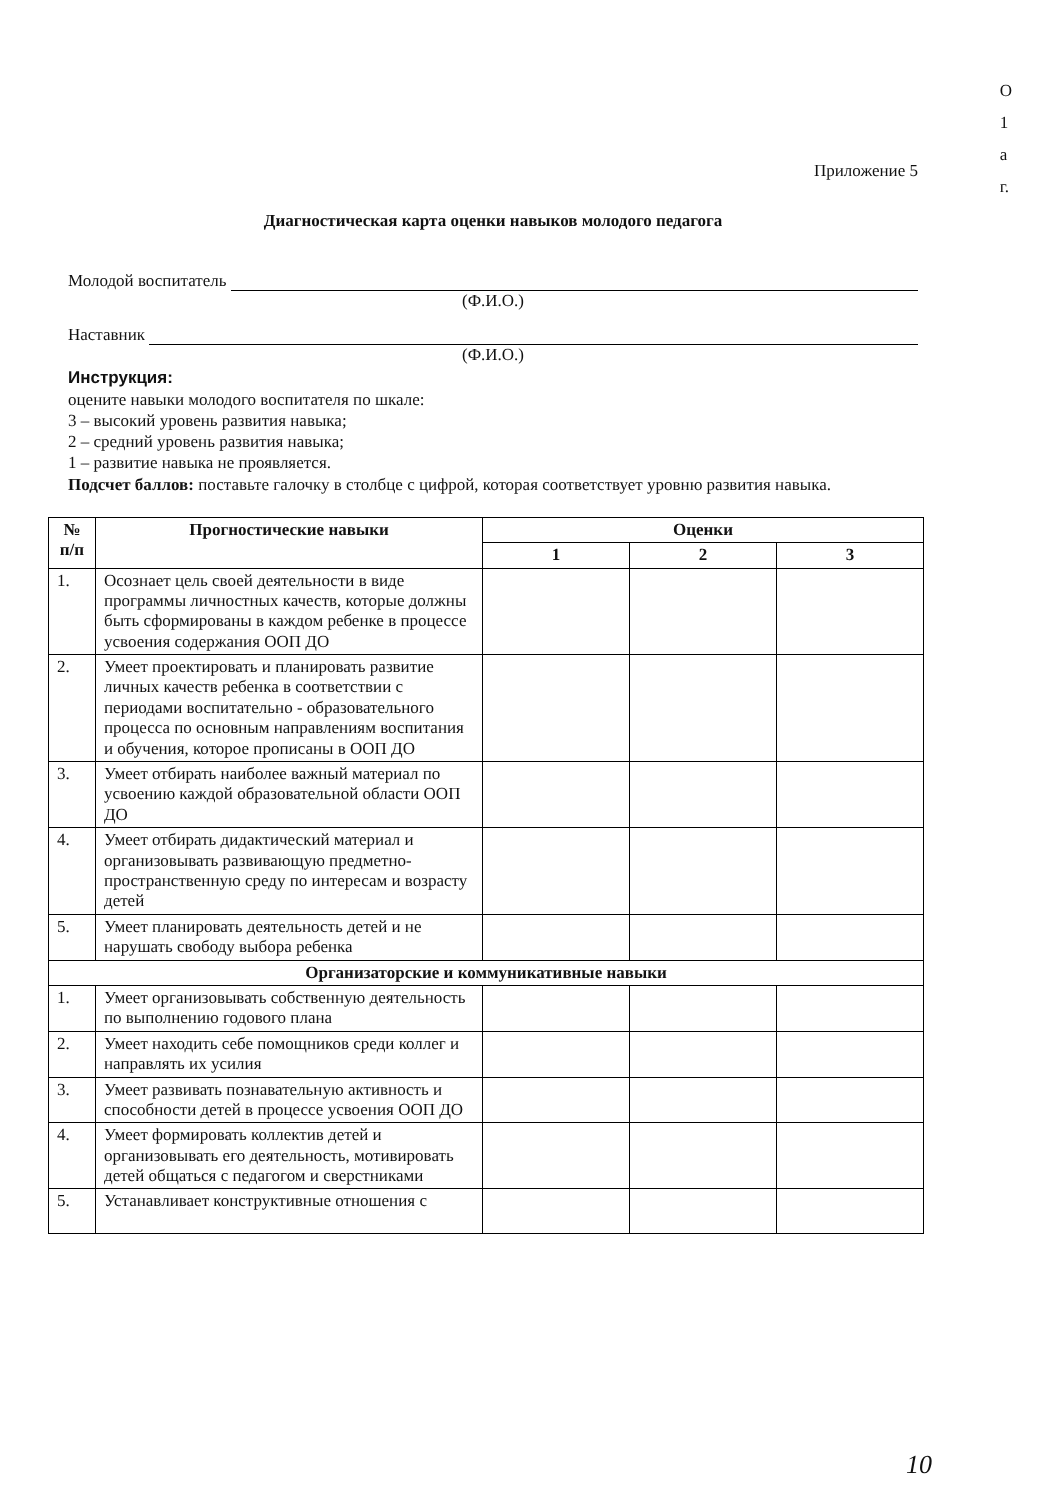О
1
а
г.
Приложение 5
Диагностическая карта оценки навыков молодого педагога
Молодой воспитатель
(Ф.И.О.)
Наставник
(Ф.И.О.)
Инструкция:
оцените навыки молодого воспитателя по шкале:
3 – высокий уровень развития навыка;
2 – средний уровень развития навыка;
1 – развитие навыка не проявляется.
Подсчет баллов: поставьте галочку в столбце с цифрой, которая соответствует уровню развития навыка.
| № п/п | Прогностические навыки | Оценки | | |
| --- | --- | --- | --- | --- |
| | | 1 | 2 | 3 |
| 1. | Осознает цель своей деятельности в виде программы личностных качеств, которые должны быть сформированы в каждом ребенке в процессе усвоения содержания ООП ДО | | | |
| 2. | Умеет проектировать и планировать развитие личных качеств ребенка в соответствии с периодами воспитательно - образовательного процесса по основным направлениям воспитания и обучения, которое прописаны в ООП ДО | | | |
| 3. | Умеет отбирать наиболее важный материал по усвоению каждой образовательной области ООП ДО | | | |
| 4. | Умеет отбирать дидактический материал и организовывать развивающую предметно-пространственную среду по интересам и возрасту детей | | | |
| 5. | Умеет планировать деятельность детей и не нарушать свободу выбора ребенка | | | |
| Организаторские и коммуникативные навыки | | | | |
| 1. | Умеет организовывать собственную деятельность по выполнению годового плана | | | |
| 2. | Умеет находить себе помощников среди коллег и направлять их усилия | | | |
| 3. | Умеет развивать познавательную активность и способности детей в процессе усвоения ООП ДО | | | |
| 4. | Умеет формировать коллектив детей и организовывать его деятельность, мотивировать детей общаться с педагогом и сверстниками | | | |
| 5. | Устанавливает конструктивные отношения с | | | |
10